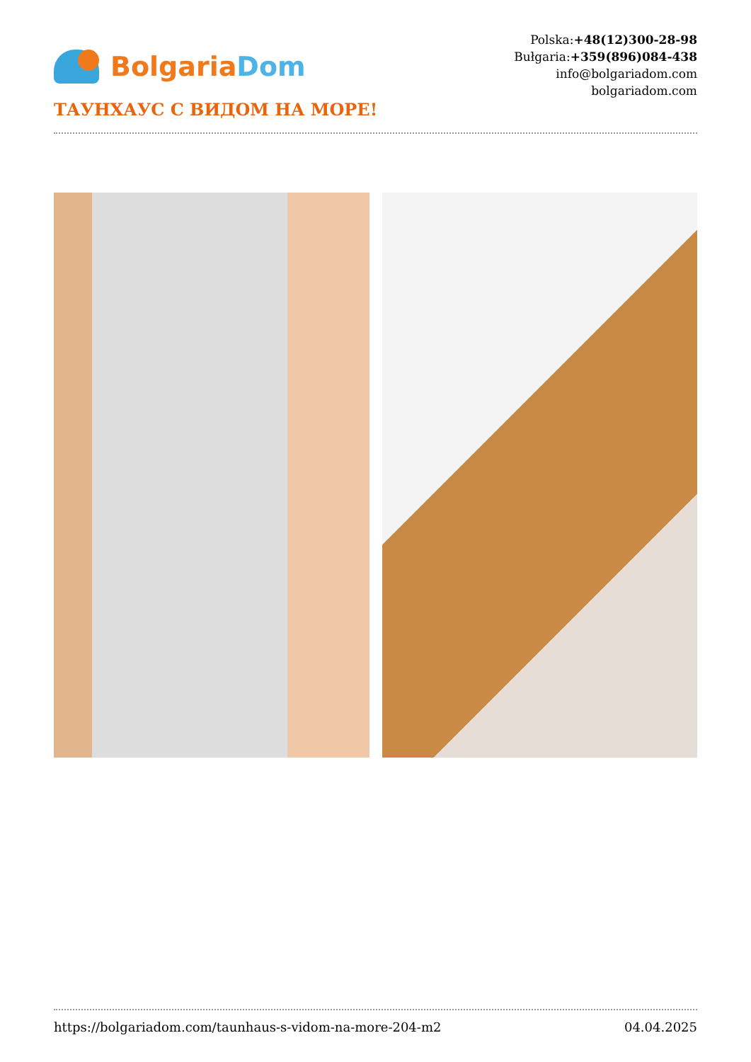Bolgaria Dom
Polska:+48(12)300-28-98
Bułgaria:+359(896)084-438
info@bolgariadom.com
bolgariadom.com
ТАУНХАУС С ВИДОМ НА МОРЕ!
https://bolgariadom.com/taunhaus-s-vidom-na-more-204-m2 04.04.2025